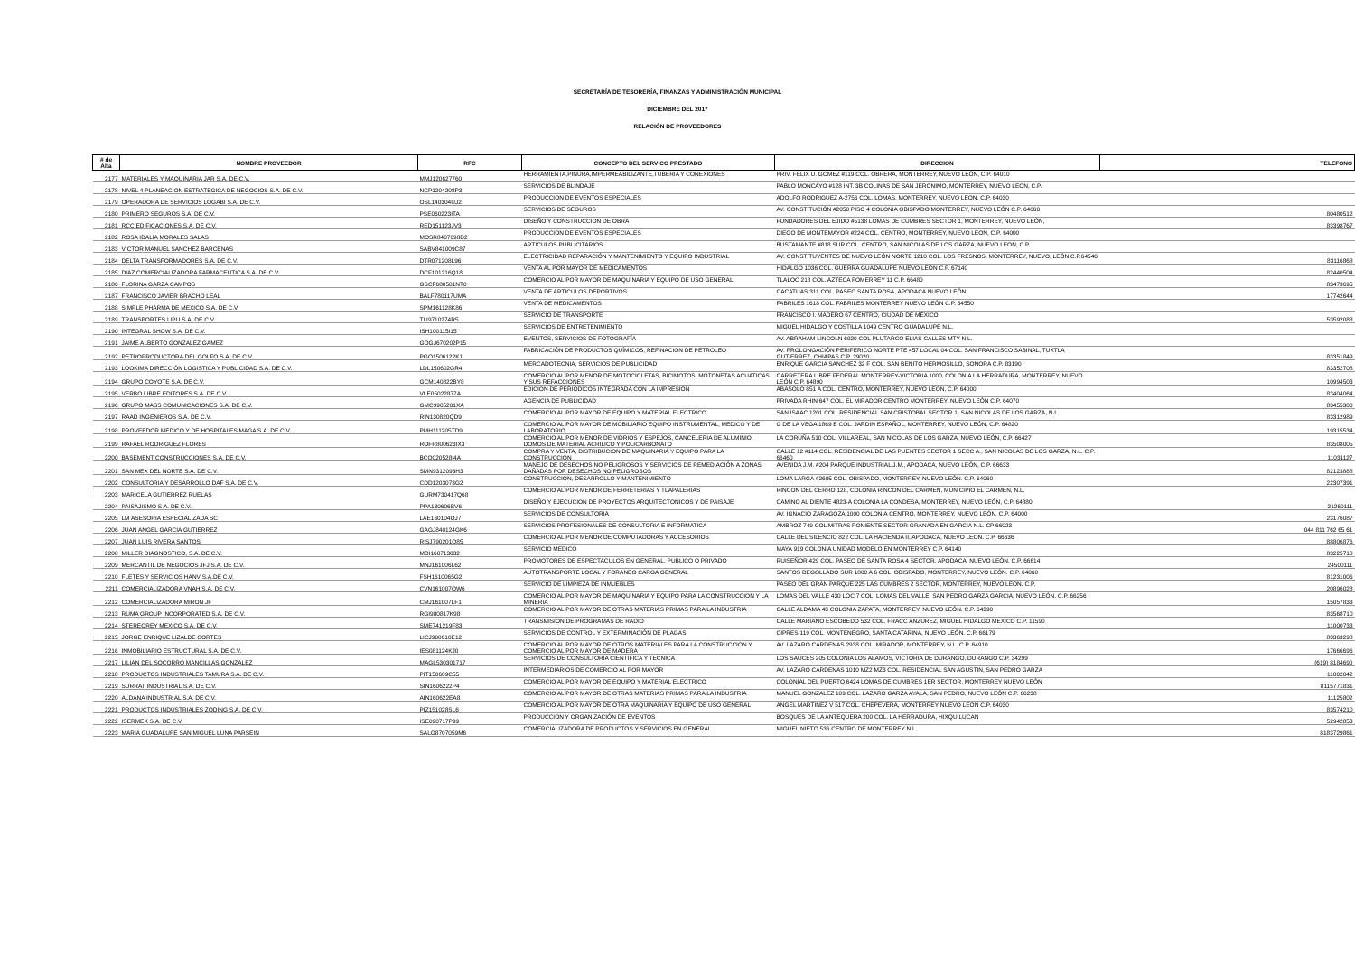SECRETARÍA DE TESORERÍA, FINANZAS Y ADMINISTRACIÓN MUNICIPAL
DICIEMBRE DEL 2017
RELACIÓN DE PROVEEDORES
| # de Alta | NOMBRE PROVEEDOR | RFC | CONCEPTO DEL SERVICO PRESTADO | DIRECCION | TELEFONO |
| --- | --- | --- | --- | --- | --- |
| 2177 | MATERIALES Y MAQUINARIA JAR S.A. DE C.V. | MMJ120627760 | HERRAMIENTA,PINURA,IMPERMEABILIZANTE,TUBERIA Y CONEXIONES | PRIV. FELIX U. GOMEZ #119 COL. OBRERA, MONTERREY, NUEVO LEÓN, C.P. 64010 | |
| 2178 | NIVEL 4 PLANEACION ESTRATEGICA DE NEGOCIOS S.A. DE C.V. | NCP1204208P3 | SERVICIOS DE BLINDAJE | PABLO MONCAYO #128 INT. 3B COLINAS DE SAN JERONIMO, MONTERREY, NUEVO LEON, C.P. | |
| 2179 | OPERADORA DE SERVICIOS LOGABI S.A. DE C.V. | OSL140304UJ2 | PRODUCCION DE EVENTOS ESPECIALES | ADOLFO RODRIGUEZ A-2756 COL. LOMAS, MONTERREY, NUEVO LEON, C.P. 64030 | |
| 2180 | PRIMERO SEGUROS S.A. DE C.V. | PSE060223ITA | SERVICIOS DE SEGUROS | AV. CONSTITUCIÓN #2050 PISO 4 COLONIA OBISPADO MONTERREY, NUEVO LEÓN C.P. 64060 | 80480512 |
| 2181 | RCC EDIFICACIONES S.A. DE C.V. | RED151123JV3 | DISEÑO Y CONSTRUCCION DE OBRA | FUNDADORES DEL EJIDO #5138 LOMAS DE CUMBRES SECTOR 1, MONTERREY, NUEVO LEÓN, | 83398767 |
| 2182 | ROSA IDALIA MORALES SALAS | MOSR8407098D2 | PRODUCCION DE EVENTOS ESPECIALES | DIEGO DE MONTEMAYOR #224 COL. CENTRO, MONTERREY, NUEVO LEON, C.P. 64000 | |
| 2183 | VICTOR MANUEL SANCHEZ BARCENAS | SABV841009C87 | ARTICULOS PUBLICITARIOS | BUSTAMANTE #818 SUR COL. CENTRO, SAN NICOLAS DE LOS GARZA, NUEVO LEON, C.P. | |
| 2184 | DELTA TRANSFORMADORES S.A. DE C.V. | DTR071208L96 | ELECTRICIDAD REPARACIÓN Y MANTENIMIENTO Y EQUIPO INDUSTRIAL | AV. CONSTITUYENTES DE NUEVO LEÓN NORTE 1210 COL. LOS FRESNOS, MONTERREY, NUEVO, LEÓN C.P.64540 | 83116868 |
| 2185 | DIAZ COMERCIALIZADORA FARMACEUTICA S.A. DE C.V. | DCF101216Q18 | VENTA AL POR MAYOR DE MEDICAMENTOS | HIDALGO 1036 COL. GUERRA GUADALUPE NUEVO LEÓN C.P. 67140 | 82440504 |
| 2186 | FLORINA GARZA CAMPOS | GSCF680501NT0 | COMERCIO AL POR MAYOR DE MAQUINARIA Y EQUIPO DE USO GENERAL | TLALOC 218 COL. AZTECA FOMERREY 11 C.P. 66480 | 83473695 |
| 2187 | FRANCISCO JAVIER BRACHO LEAL | BALF780117UMA | VENTA DE ARTICULOS DEPORTIVOS | CACATUAS 311 COL. PASEO SANTA ROSA, APODACA NUEVO LEÓN | 17742644 |
| 2188 | SIMPLE PHARMA DE MEXICO S.A. DE C.V. | SPM161128K86 | VENTA DE MEDICAMENTOS | FABRILES 1618 COL. FABRILES MONTERREY NUEVO LEÓN C.P. 64550 | |
| 2189 | TRANSPORTES LIPU S.A. DE C.V. | TLI9710274R5 | SERVICIO DE TRANSPORTE | FRANCISCO I. MADERO 67 CENTRO, CIUDAD DE MÉXICO | 53592088 |
| 2190 | INTEGRAL SHOW S.A. DE C.V. | ISH100115I15 | SERVICIOS DE ENTRETENIMIENTO | MIGUEL HIDALGO Y COSTILLA 1049 CENTRO GUADALUPE N.L. | |
| 2191 | JAIME ALBERTO GONZALEZ GAMEZ | GOGJ670202P15 | EVENTOS, SERVICIOS DE FOTOGRAFÍA | AV. ABRAHAM LINCOLN 6920 COL PLUTARCO ELIAS CALLES MTY N.L. | |
| 2192 | PETROPRODUCTORA DEL GOLFO S.A. DE C.V. | PGO1506122K1 | FABRICACIÓN DE PRODUCTOS QUÍMICOS, REFINACION DE PETROLEO | AV. PROLONGACIÓN PERIFERICO NORTE PTE 457 LOCAL 04 COL. SAN FRANCISCO SABINAL, TUXTLA GUTIERREZ, CHIAPAS C.P. 29020 | 83351849 |
| 2193 | LOOKIMA DIRECCIÓN LOGISTICA Y PUBLICIDAD S.A. DE C.V. | LDL150602GR4 | MERCADOTECNIA, SERVICIOS DE PUBLICIDAD | ENRIQUE GARCIA SANCHEZ 32 F COL. SAN BENITO HERMOSILLO, SONORA C.P. 83190 | 83352708 |
| 2194 | GRUPO COYOTE S.A. DE C.V. | GCM140822BY8 | COMERCIO AL POR MENOR DE MOTOCICLETAS, BICIMOTOS, MOTONETAS ACUATICAS Y SUS REFACCIONES | CARRETERA LIBRE FEDERAL MONTERREY-VICTORIA 1000, COLONIA LA HERRADURA, MONTERREY, NUEVO LEÓN C.P. 64890 | 10994503 |
| 2195 | VERBO LIBRE EDITORES S.A. DE C.V. | VLE05022877A | EDICION DE PERIODICOS INTEGRADA CON LA IMPRESIÓN | ABASOLO 851 A COL. CENTRO, MONTERREY, NUEVO LEÓN, C.P. 64000 | 83404064 |
| 2196 | GRUPO MASS COMUNICACIONES S.A. DE C.V. | GMC9905201XA | AGENCIA DE PUBLICIDAD | PRIVADA RHIN 647 COL. EL MIRADOR CENTRO MONTERREY, NUEVO LEÓN C.P. 64070 | 83455300 |
| 2197 | RAAD INGENIEROS S.A. DE C.V. | RIN130820QD9 | COMERCIO AL POR MAYOR DE EQUIPO Y MATERIAL ELECTRICO | SAN ISAAC 1201 COL. RESIDENCIAL SAN CRISTOBAL SECTOR 1, SAN NICOLAS DE LOS GARZA, N.L. | 83312989 |
| 2198 | PROVEEDOR MEDICO Y DE HOSPITALES MAGA S.A. DE C.V. | PMH111205TD9 | COMERCIO AL POR MAYOR DE MOBILIARIO EQUIPO INSTRUMENTAL, MEDICO Y DE LABORATORIO | G DE LA VEGA 1869 B COL. JARDIN ESPAÑOL, MONTERREY, NUEVO LEÓN, C.P. 64820 | 19315534 |
| 2199 | RAFAEL RODRIGUEZ FLORES | ROFR800623IX3 | COMERCIO AL POR MENOR DE VIDRIOS Y ESPEJOS, CANCELERIA DE ALUMINIO, DOMOS DE MATERIAL ACRILICO Y POLICARBONATO | LA CORUÑA 510 COL. VILLAREAL, SAN NICOLAS DE LOS GARZA, NUEVO LEÓN, C.P. 66427 | 83508005 |
| 2200 | BASEMENT CONSTRUCCIONES S.A. DE C.V. | BCO020528I4A | COMPRA Y VENTA, DISTRIBUCION DE MAQUINARIA Y EQUIPO PARA LA CONSTRUCCIÓN | CALLE 12 #114 COL. RESIDENCIAL DE LAS PUENTES SECTOR 1 SECC A., SAN NICOLAS DE LOS GARZA, N.L. C.P. 66460 | 11031127 |
| 2201 | SAN MEX DEL NORTE S.A. DE C.V. | SMN9312093H3 | MANEJO DE DESECHOS NO PELIGROSOS Y SERVICIOS DE REMEDIACIÓN A ZONAS DAÑADAS POR DESECHOS NO PELIGROSOS | AVENIDA J.M. #204 PARQUE INDUSTRIAL J.M., APODACA, NUEVO LEÓN, C.P. 66633 | 82123888 |
| 2202 | CONSULTORIA Y DESARROLLO DAF S.A. DE C.V. | CDD1203073G2 | CONSTRUCCIÓN, DESARROLLO Y MANTENIMIENTO | LOMA LARGA #2605 COL. OBISPADO, MONTERREY, NUEVO LEÓN. C.P. 64060 | 22307391 |
| 2203 | MARICELA GUTIERREZ RUELAS | GURM730417Q68 | COMERCIO AL POR MENOR DE FERRETERIAS Y TLAPALERIAS | RINCON DEL CERRO 128, COLONIA RINCON DEL CARMEN, MUNICIPIO EL CARMEN, N.L. | |
| 2204 | PAISAJISMO S.A. DE C.V. | PPA130606BV6 | DISEÑO Y EJECUCION DE PROYECTOS ARQUITECTONICOS Y DE PAISAJE | CAMINO AL DIENTE 4823-A COLONIA LA CONDESA, MONTERREY, NUEVO LEÓN, C.P. 64880 | 21260111 |
| 2205 | LM ASESORIA ESPECIALIZADA SC | LAE160104QJ7 | SERVICIOS DE CONSULTORIA | AV. IGNACIO ZARAGOZA 1000 COLONIA CENTRO, MONTERREY, NUEVO LEÓN. C.P. 64000 | 23176087 |
| 2206 | JUAN ANGEL GARCIA GUTIERREZ | GAGJ840124GK6 | SERVICIOS PROFESIONALES DE CONSULTORIA E INFORMATICA | AMBROZ 749 COL MITRAS PONIENTE SECTOR GRANADA EN GARCIA N.L. CP 66023 | 044 811 762 65 61 |
| 2207 | JUAN LUIS RIVERA SANTOS | RISJ790201Q85 | COMERCIO AL POR MENOR DE COMPUTADORAS Y ACCESORIOS | CALLE DEL SILENCIO 822 COL. LA HACIENDA II, APODACA, NUEVO LEON. C.P. 66636 | 88806876 |
| 2208 | MILLER DIAGNOSTICO, S.A. DE C.V. | MDI160713632 | SERVICIO MEDICO | MAYA 919 COLONIA UNIDAD MODELO EN MONTERREY C.P. 64140 | 83225710 |
| 2209 | MERCANTIL DE NEGOCIOS JFJ S.A. DE C.V. | MNJ161006L62 | PROMOTORES DE ESPECTACULOS EN GENERAL, PUBLICO O PRIVADO | RUISEÑOR 429 COL. PASEO DE SANTA ROSA 4 SECTOR, APODACA, NUEVO LEÓN. C.P. 66614 | 24500111 |
| 2210 | FLETES Y SERVICIOS HANV S.A.DE C.V. | FSH1610065G2 | AUTOTRANSPORTE LOCAL Y FORANEO CARGA GENERAL | SANTOS DEGOLLADO SUR 1800 A 6 COL. OBISPADO, MONTERREY, NUEVO LEÓN. C.P. 64060 | 81231006 |
| 2211 | COMERCIALIZADORA VNAH S.A. DE C.V. | CVN161007QW6 | SERVICIO DE LIMPIEZA DE INMUEBLES | PASEO DEL GRAN PARQUE 225 LAS CUMBRES 2 SECTOR, MONTERREY, NUEVO LEÓN. C.P. | 20896028 |
| 2212 | COMERCIALIZADORA MIRON JF | CMJ161007LF1 | COMERCIO AL POR MAYOR DE MAQUINARIA Y EQUIPO PARA LA CONSTRUCCION Y LA MINERIA | LOMAS DEL VALLE 430 LOC 7 COL. LOMAS DEL VALLE, SAN PEDRO GARZA GARCIA, NUEVO LEÓN. C.P. 66256 | 15057833 |
| 2213 | RUMA GROUP INCORPORATED S.A. DE C.V. | RGI980817K98 | COMERCIO AL POR MAYOR DE OTRAS MATERIAS PRIMAS PARA LA INDUSTRIA | CALLE ALDAMA 43 COLONIA ZAPATA, MONTERREY, NUEVO LEÓN. C.P. 64390 | 83568710 |
| 2214 | STEREOREY MEXICO S.A. DE C.V. | SME741219F83 | TRANSMISION DE PROGRAMAS DE RADIO | CALLE MARIANO ESCOBEDO 532 COL. FRACC ANZUREZ, MIGUEL HIDALGO MEXICO C.P. 11590 | 11000733 |
| 2215 | JORGE ENRIQUE LIZALDE CORTES | LICJ900610E12 | SERVICIOS DE CONTROL Y EXTERMINACIÓN DE PLAGAS | CIPRES 119 COL. MONTENEGRO, SANTA CATARINA, NUEVO LEÓN. C.P. 66179 | 83363298 |
| 2216 | INMOBILIARIO ESTRUCTURAL S.A. DE C.V. | IES081124KJ0 | COMERCIO AL POR MAYOR DE OTROS MATERIALES PARA LA CONSTRUCCION Y COMERCIO AL POR MAYOR DE MADERA | AV. LAZARO CARDENAS 2938 COL. MIRADOR, MONTERREY, N.L. C.P. 64910 | 17666696 |
| 2217 | LILIAN DEL SOCORRO MANCILLAS GONZALEZ | MAGL530301717 | SERVICIOS DE CONSULTORIA CIENTIFICA Y TECNICA | LOS SAUCES 205 COLONIA LOS ALAMOS, VICTORIA DE DURANGO, DURANGO C.P. 34299 | (619) 8184690 |
| 2218 | PRODUCTOS INDUSTRIALES TAMURA S.A. DE C.V. | PIT150609C55 | INTERMEDIARIOS DE COMERCIO AL POR MAYOR | AV. LAZARO CARDENAS 1010 MZ2 MZ3 COL. RESIDENCIAL SAN AGUSTIN, SAN PEDRO GARZA | 11002042 |
| 2219 | SURRAT INDUSTRIAL S.A. DE C.V. | SIN1606222P4 | COMERCIO AL POR MAYOR DE EQUIPO Y MATERIAL ELECTRICO | COLONIAL DEL PUERTO 6424 LOMAS DE CUMBRES 1ER SECTOR, MONTERREY NUEVO LEÓN | 8115771831 |
| 2220 | ALDANA INDUSTRIAL S.A. DE C.V. | AIN160622EA8 | COMERCIO AL POR MAYOR DE OTRAS MATERIAS PRIMAS PARA LA INDUSTRIA | MANUEL GONZALEZ 109 COL. LAZARO GARZA AYALA, SAN PEDRO, NUEVO LEÓN C.P. 66238 | 11125802 |
| 2221 | PRODUCTOS INDUSTRIALES ZODING S.A. DE C.V. | PIZ151028SL6 | COMERCIO AL POR MAYOR DE OTRA MAQUINARIA Y EQUIPO DE USO GENERAL | ANGEL MARTINEZ V 517 COL. CHEPEVERA, MONTERREY NUEVO LEON C.P. 64030 | 83574210 |
| 2222 | ISERMEX S.A. DE C.V. | ISE090717P99 | PRODUCCION Y ORGANIZACIÓN DE EVENTOS | BOSQUES DE LA ANTEQUERA 200 COL. LA HERRADURA, HIXQUILUCAN | 52942853 |
| 2223 | MARIA GUADALUPE SAN MIGUEL LUNA PARSEIN | SALG8707059M6 | COMERCIALIZADORA DE PRODUCTOS Y SERVICIOS EN GENERAL | MIGUEL NIETO 536 CENTRO DE MONTERREY N.L. | 8183729861 |